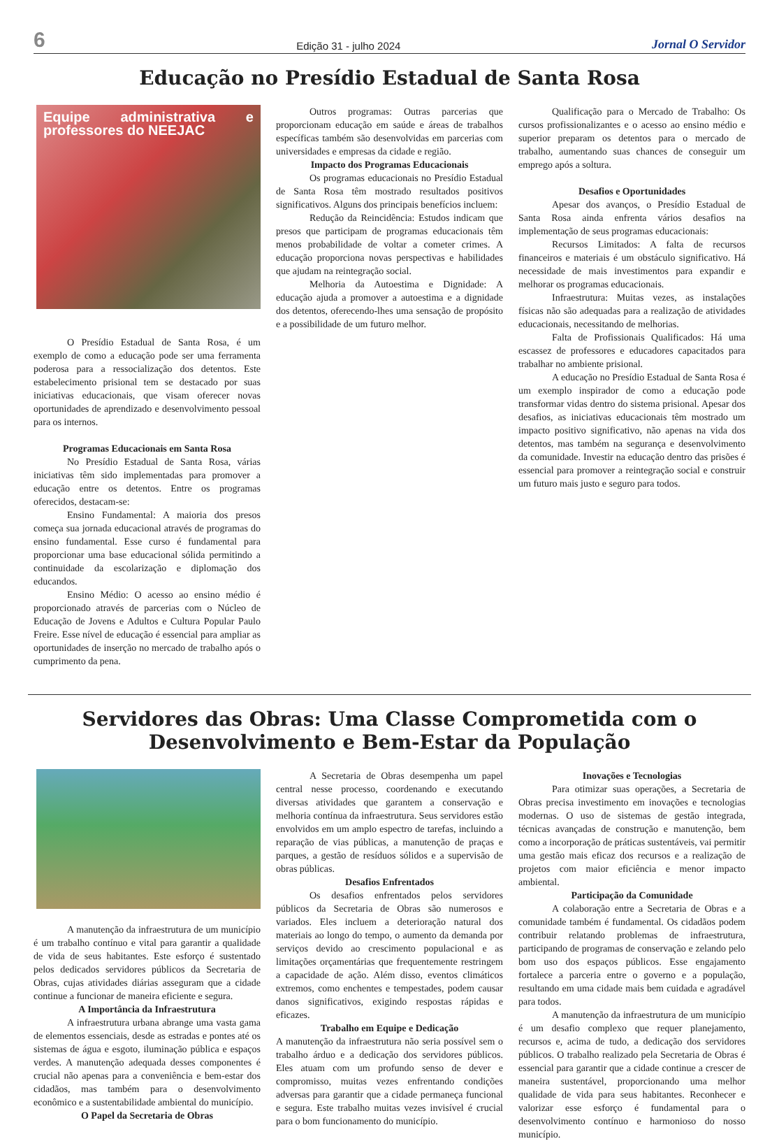6 Edição 31 - julho 2024 Jornal O Servidor
Educação no Presídio Estadual de Santa Rosa
Equipe administrativa e professores do NEEJAC
O Presídio Estadual de Santa Rosa, é um exemplo de como a educação pode ser uma ferramenta poderosa para a ressocialização dos detentos. Este estabelecimento prisional tem se destacado por suas iniciativas educacionais, que visam oferecer novas oportunidades de aprendizado e desenvolvimento pessoal para os internos.
Programas Educacionais em Santa Rosa
No Presídio Estadual de Santa Rosa, várias iniciativas têm sido implementadas para promover a educação entre os detentos. Entre os programas oferecidos, destacam-se:
Ensino Fundamental: A maioria dos presos começa sua jornada educacional através de programas do ensino fundamental. Esse curso é fundamental para proporcionar uma base educacional sólida permitindo a continuidade da escolarização e diplomação dos educandos.
Ensino Médio: O acesso ao ensino médio é proporcionado através de parcerias com o Núcleo de Educação de Jovens e Adultos e Cultura Popular Paulo Freire. Esse nível de educação é essencial para ampliar as oportunidades de inserção no mercado de trabalho após o cumprimento da pena.
Outros programas: Outras parcerias que proporcionam educação em saúde e áreas de trabalhos específicas também são desenvolvidas em parcerias com universidades e empresas da cidade e região.
Impacto dos Programas Educacionais
Os programas educacionais no Presídio Estadual de Santa Rosa têm mostrado resultados positivos significativos. Alguns dos principais benefícios incluem:
Redução da Reincidência: Estudos indicam que presos que participam de programas educacionais têm menos probabilidade de voltar a cometer crimes. A educação proporciona novas perspectivas e habilidades que ajudam na reintegração social.
Melhoria da Autoestima e Dignidade: A educação ajuda a promover a autoestima e a dignidade dos detentos, oferecendo-lhes uma sensação de propósito e a possibilidade de um futuro melhor.
Qualificação para o Mercado de Trabalho: Os cursos profissionalizantes e o acesso ao ensino médio e superior preparam os detentos para o mercado de trabalho, aumentando suas chances de conseguir um emprego após a soltura.
Desafios e Oportunidades
Apesar dos avanços, o Presídio Estadual de Santa Rosa ainda enfrenta vários desafios na implementação de seus programas educacionais:
Recursos Limitados: A falta de recursos financeiros e materiais é um obstáculo significativo. Há necessidade de mais investimentos para expandir e melhorar os programas educacionais.
Infraestrutura: Muitas vezes, as instalações físicas não são adequadas para a realização de atividades educacionais, necessitando de melhorias.
Falta de Profissionais Qualificados: Há uma escassez de professores e educadores capacitados para trabalhar no ambiente prisional.
A educação no Presídio Estadual de Santa Rosa é um exemplo inspirador de como a educação pode transformar vidas dentro do sistema prisional. Apesar dos desafios, as iniciativas educacionais têm mostrado um impacto positivo significativo, não apenas na vida dos detentos, mas também na segurança e desenvolvimento da comunidade. Investir na educação dentro das prisões é essencial para promover a reintegração social e construir um futuro mais justo e seguro para todos.
Servidores das Obras: Uma Classe Comprometida com o Desenvolvimento e Bem-Estar da População
A manutenção da infraestrutura de um município é um trabalho contínuo e vital para garantir a qualidade de vida de seus habitantes. Este esforço é sustentado pelos dedicados servidores públicos da Secretaria de Obras, cujas atividades diárias asseguram que a cidade continue a funcionar de maneira eficiente e segura.
A Importância da Infraestrutura
A infraestrutura urbana abrange uma vasta gama de elementos essenciais, desde as estradas e pontes até os sistemas de água e esgoto, iluminação pública e espaços verdes. A manutenção adequada desses componentes é crucial não apenas para a conveniência e bem-estar dos cidadãos, mas também para o desenvolvimento econômico e a sustentabilidade ambiental do município.
O Papel da Secretaria de Obras
A Secretaria de Obras desempenha um papel central nesse processo, coordenando e executando diversas atividades que garantem a conservação e melhoria contínua da infraestrutura. Seus servidores estão envolvidos em um amplo espectro de tarefas, incluindo a reparação de vias públicas, a manutenção de praças e parques, a gestão de resíduos sólidos e a supervisão de obras públicas.
Desafios Enfrentados
Os desafios enfrentados pelos servidores públicos da Secretaria de Obras são numerosos e variados. Eles incluem a deterioração natural dos materiais ao longo do tempo, o aumento da demanda por serviços devido ao crescimento populacional e as limitações orçamentárias que frequentemente restringem a capacidade de ação. Além disso, eventos climáticos extremos, como enchentes e tempestades, podem causar danos significativos, exigindo respostas rápidas e eficazes.
Trabalho em Equipe e Dedicação
A manutenção da infraestrutura não seria possível sem o trabalho árduo e a dedicação dos servidores públicos. Eles atuam com um profundo senso de dever e compromisso, muitas vezes enfrentando condições adversas para garantir que a cidade permaneça funcional e segura. Este trabalho muitas vezes invisível é crucial para o bom funcionamento do município.
Inovações e Tecnologias
Para otimizar suas operações, a Secretaria de Obras precisa investimento em inovações e tecnologias modernas. O uso de sistemas de gestão integrada, técnicas avançadas de construção e manutenção, bem como a incorporação de práticas sustentáveis, vai permitir uma gestão mais eficaz dos recursos e a realização de projetos com maior eficiência e menor impacto ambiental.
Participação da Comunidade
A colaboração entre a Secretaria de Obras e a comunidade também é fundamental. Os cidadãos podem contribuir relatando problemas de infraestrutura, participando de programas de conservação e zelando pelo bom uso dos espaços públicos. Esse engajamento fortalece a parceria entre o governo e a população, resultando em uma cidade mais bem cuidada e agradável para todos.
A manutenção da infraestrutura de um município é um desafio complexo que requer planejamento, recursos e, acima de tudo, a dedicação dos servidores públicos. O trabalho realizado pela Secretaria de Obras é essencial para garantir que a cidade continue a crescer de maneira sustentável, proporcionando uma melhor qualidade de vida para seus habitantes. Reconhecer e valorizar esse esforço é fundamental para o desenvolvimento contínuo e harmonioso do nosso município.